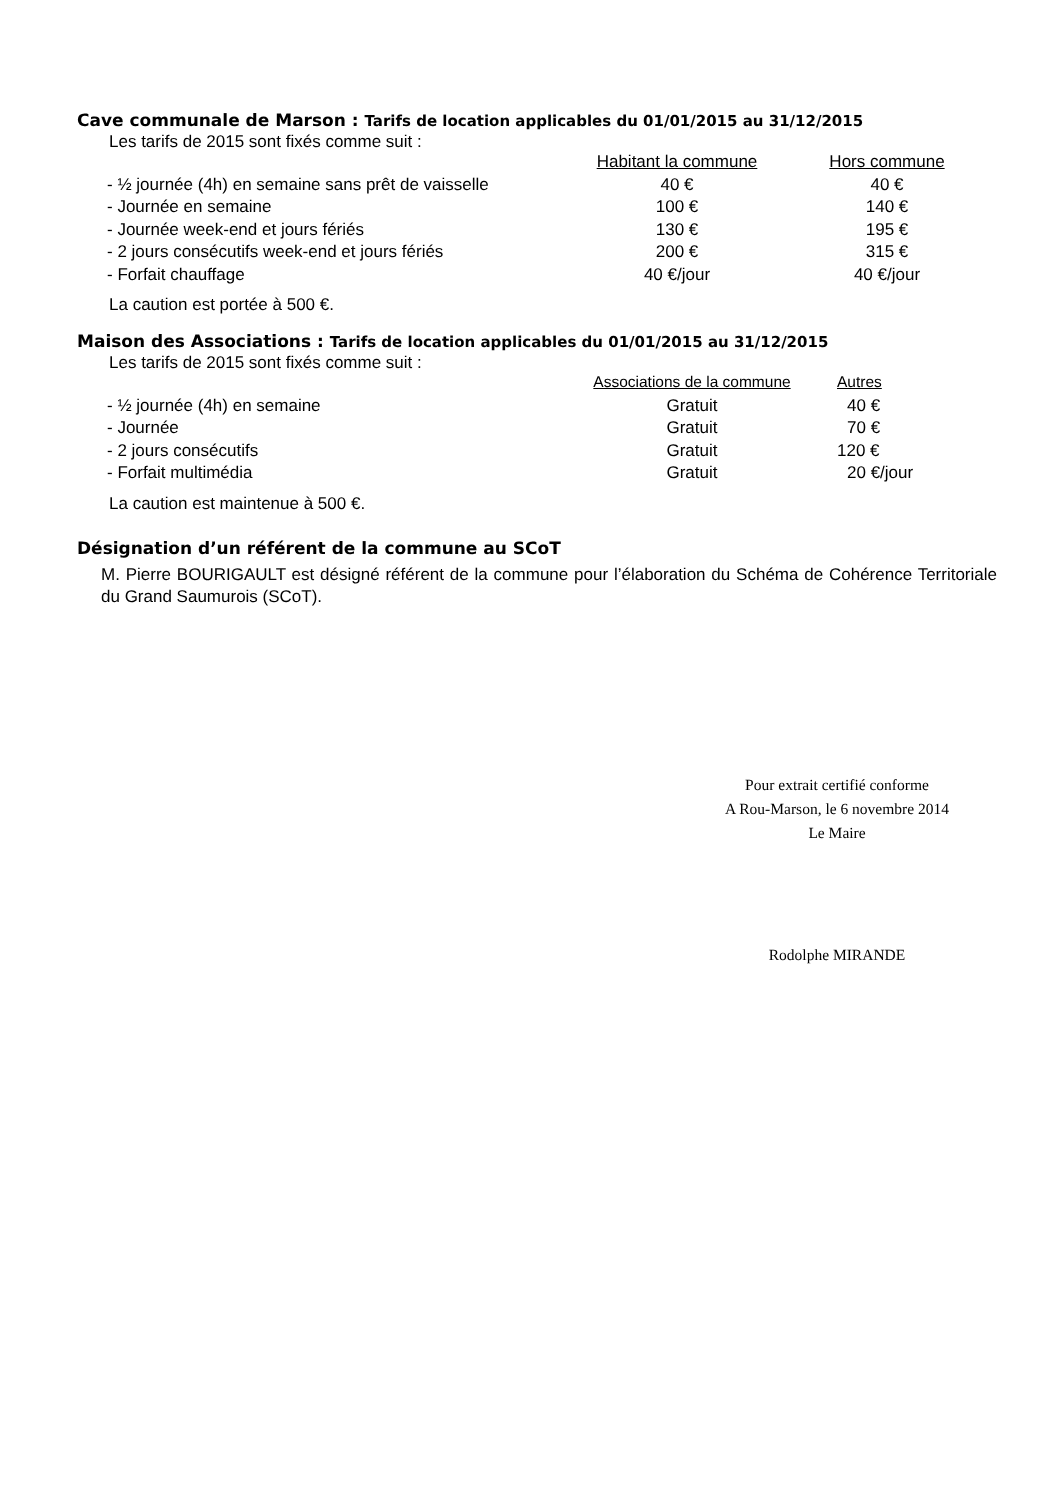Cave communale de Marson : Tarifs de location applicables du 01/01/2015 au 31/12/2015
Les tarifs de 2015 sont fixés comme suit :
| | Habitant la commune | Hors commune |
| - ½ journée (4h) en semaine sans prêt de vaisselle | 40 € | 40 € |
| - Journée en semaine | 100 € | 140 € |
| - Journée week-end et jours fériés | 130 € | 195 € |
| - 2 jours consécutifs week-end et jours fériés | 200 € | 315 € |
| - Forfait chauffage | 40 €/jour | 40 €/jour |
La caution est portée à 500 €.
Maison des Associations : Tarifs de location applicables du 01/01/2015 au 31/12/2015
Les tarifs de 2015 sont fixés comme suit :
| | Associations de la commune | Autres |
| - ½ journée (4h) en semaine | Gratuit | 40 € |
| - Journée | Gratuit | 70 € |
| - 2 jours consécutifs | Gratuit | 120 € |
| - Forfait multimédia | Gratuit | 20 €/jour |
La caution est maintenue à 500 €.
Désignation d’un référent de la commune au SCoT
M. Pierre BOURIGAULT est désigné référent de la commune pour l’élaboration du Schéma de Cohérence Territoriale du Grand Saumurois (SCoT).
Pour extrait certifié conforme
A Rou-Marson, le 6 novembre 2014
Le Maire
Rodolphe MIRANDE